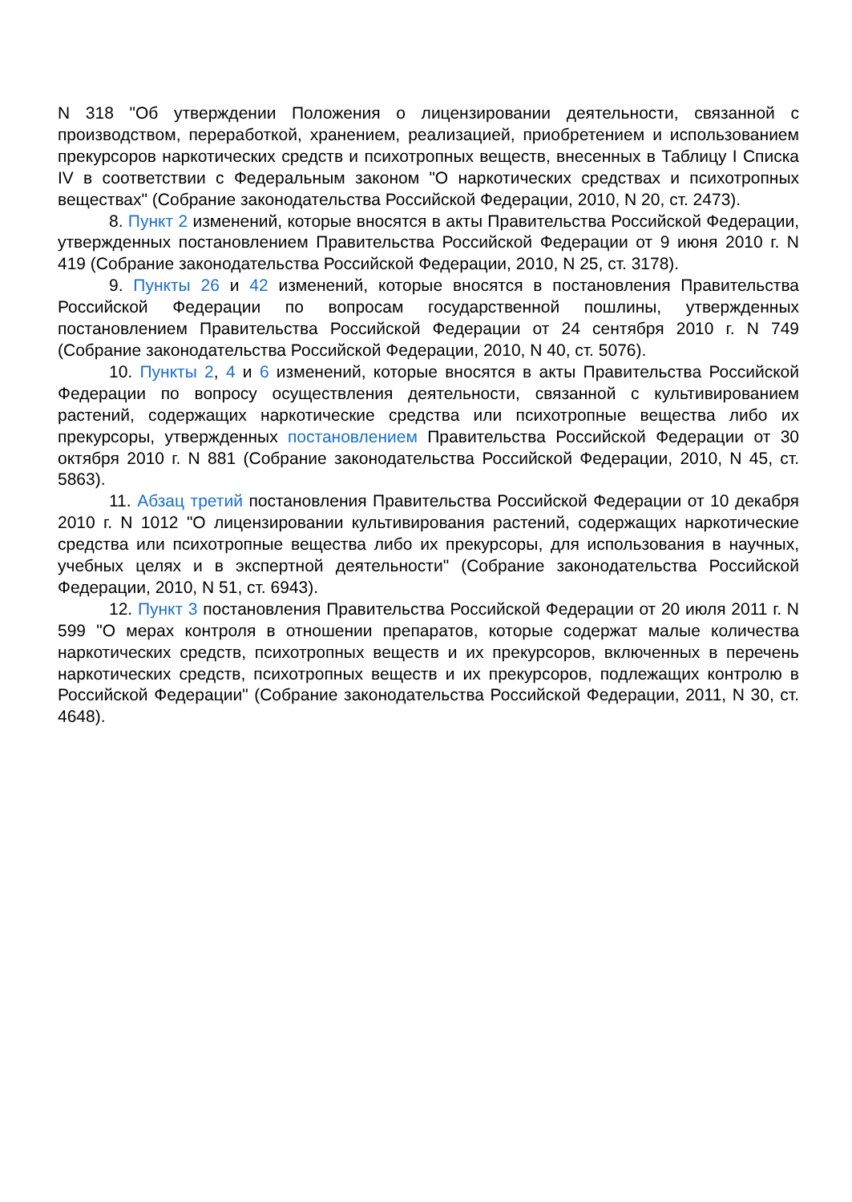N 318 "Об утверждении Положения о лицензировании деятельности, связанной с производством, переработкой, хранением, реализацией, приобретением и использованием прекурсоров наркотических средств и психотропных веществ, внесенных в Таблицу I Списка IV в соответствии с Федеральным законом "О наркотических средствах и психотропных веществах" (Собрание законодательства Российской Федерации, 2010, N 20, ст. 2473).
8. Пункт 2 изменений, которые вносятся в акты Правительства Российской Федерации, утвержденных постановлением Правительства Российской Федерации от 9 июня 2010 г. N 419 (Собрание законодательства Российской Федерации, 2010, N 25, ст. 3178).
9. Пункты 26 и 42 изменений, которые вносятся в постановления Правительства Российской Федерации по вопросам государственной пошлины, утвержденных постановлением Правительства Российской Федерации от 24 сентября 2010 г. N 749 (Собрание законодательства Российской Федерации, 2010, N 40, ст. 5076).
10. Пункты 2, 4 и 6 изменений, которые вносятся в акты Правительства Российской Федерации по вопросу осуществления деятельности, связанной с культивированием растений, содержащих наркотические средства или психотропные вещества либо их прекурсоры, утвержденных постановлением Правительства Российской Федерации от 30 октября 2010 г. N 881 (Собрание законодательства Российской Федерации, 2010, N 45, ст. 5863).
11. Абзац третий постановления Правительства Российской Федерации от 10 декабря 2010 г. N 1012 "О лицензировании культивирования растений, содержащих наркотические средства или психотропные вещества либо их прекурсоры, для использования в научных, учебных целях и в экспертной деятельности" (Собрание законодательства Российской Федерации, 2010, N 51, ст. 6943).
12. Пункт 3 постановления Правительства Российской Федерации от 20 июля 2011 г. N 599 "О мерах контроля в отношении препаратов, которые содержат малые количества наркотических средств, психотропных веществ и их прекурсоров, включенных в перечень наркотических средств, психотропных веществ и их прекурсоров, подлежащих контролю в Российской Федерации" (Собрание законодательства Российской Федерации, 2011, N 30, ст. 4648).